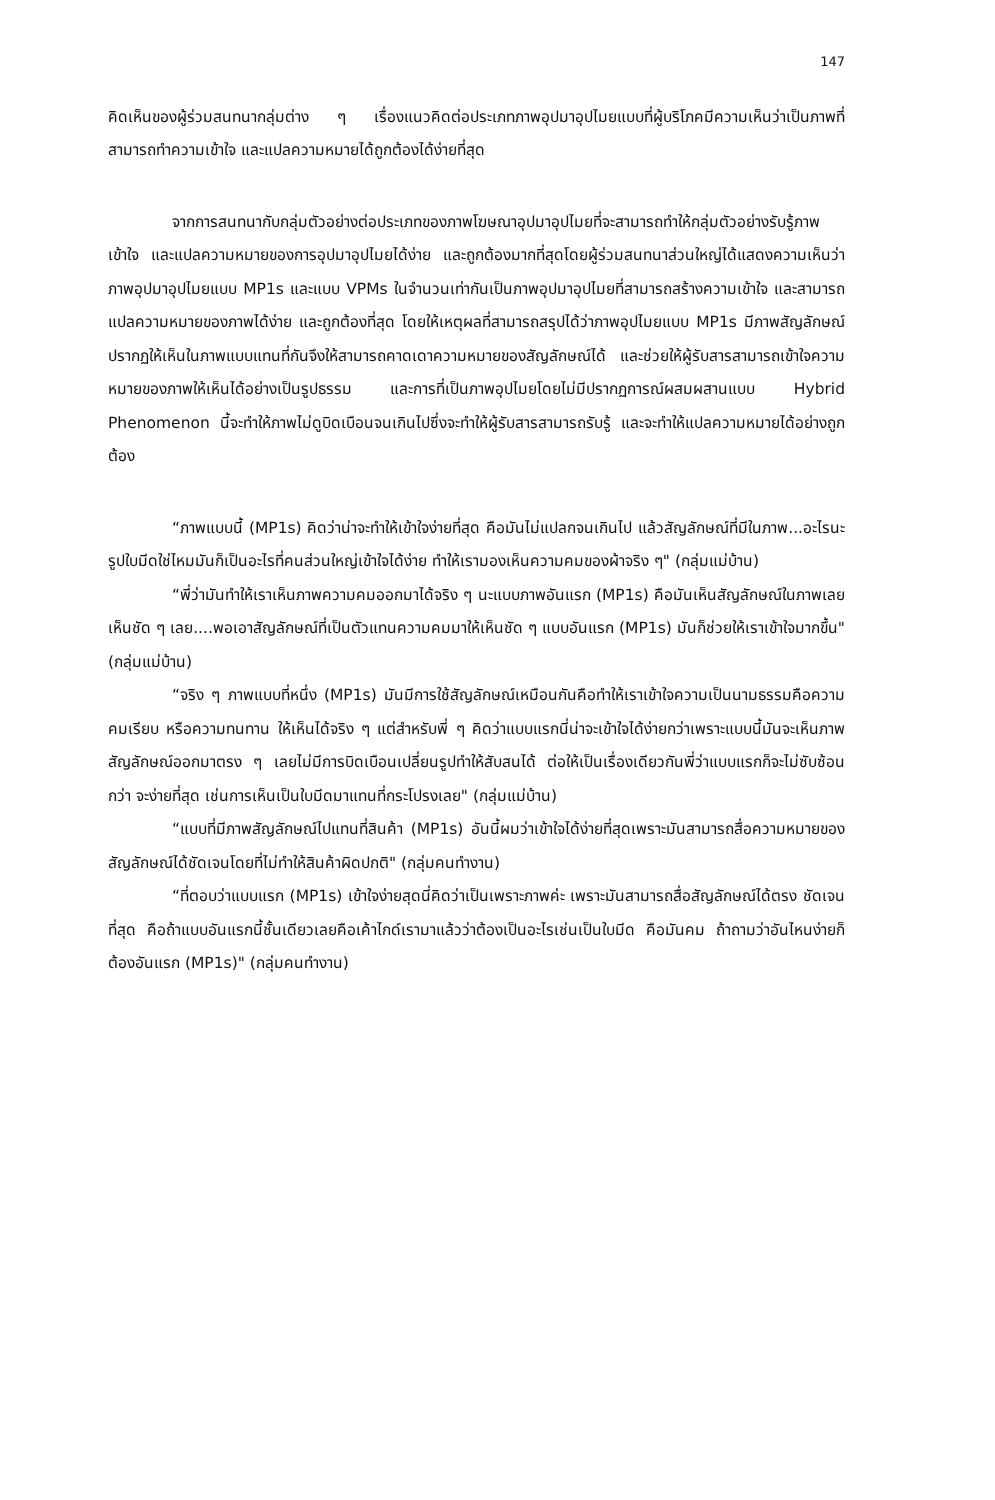147
คิดเห็นของผู้ร่วมสนทนากลุ่มต่าง ๆ เรื่องแนวคิดต่อประเภทภาพอุปมาอุปไมยแบบที่ผู้บริโภคมีความเห็นว่าเป็นภาพที่สามารถทำความเข้าใจ และแปลความหมายได้ถูกต้องได้ง่ายที่สุด
จากการสนทนากับกลุ่มตัวอย่างต่อประเภทของภาพโฆษณาอุปมาอุปไมยที่จะสามารถทำให้กลุ่มตัวอย่างรับรู้ภาพ เข้าใจ และแปลความหมายของการอุปมาอุปไมยได้ง่าย และถูกต้องมากที่สุดโดยผู้ร่วมสนทนาส่วนใหญ่ได้แสดงความเห็นว่าภาพอุปมาอุปไมยแบบ MP1s และแบบ VPMs ในจำนวนเท่ากันเป็นภาพอุปมาอุปไมยที่สามารถสร้างความเข้าใจ และสามารถแปลความหมายของภาพได้ง่าย และถูกต้องที่สุด โดยให้เหตุผลที่สามารถสรุปได้ว่าภาพอุปไมยแบบ MP1s มีภาพสัญลักษณ์ปรากฏให้เห็นในภาพแบบแทนที่กันจึงให้สามารถคาดเดาความหมายของสัญลักษณ์ได้ และช่วยให้ผู้รับสารสามารถเข้าใจความหมายของภาพให้เห็นได้อย่างเป็นรูปธรรม และการที่เป็นภาพอุปไมยโดยไม่มีปรากฏการณ์ผสมผสานแบบ Hybrid Phenomenon นี้จะทำให้ภาพไม่ดูบิดเบือนจนเกินไปซึ่งจะทำให้ผู้รับสารสามารถรับรู้ และจะทำให้แปลความหมายได้อย่างถูกต้อง
“ภาพแบบนี้ (MP1s) คิดว่าน่าจะทำให้เข้าใจง่ายที่สุด คือมันไม่แปลกจนเกินไป แล้วสัญลักษณ์ที่มีในภาพ...อะไรนะรูปใบมีดใช่ไหมมันก็เป็นอะไรที่คนส่วนใหญ่เข้าใจได้ง่าย ทำให้เรามองเห็นความคมของผ้าจริง ๆ" (กลุ่มแม่บ้าน)
“พี่ว่ามันทำให้เราเห็นภาพความคมออกมาได้จริง ๆ นะแบบภาพอันแรก (MP1s) คือมันเห็นสัญลักษณ์ในภาพเลย เห็นชัด ๆ เลย....พอเอาสัญลักษณ์ที่เป็นตัวแทนความคมมาให้เห็นชัด ๆ แบบอันแรก (MP1s) มันก็ช่วยให้เราเข้าใจมากขึ้น" (กลุ่มแม่บ้าน)
“จริง ๆ ภาพแบบที่หนึ่ง (MP1s) มันมีการใช้สัญลักษณ์เหมือนกันคือทำให้เราเข้าใจความเป็นนามธรรมคือความคมเรียบ หรือความทนทาน ให้เห็นได้จริง ๆ แต่สำหรับพี่ ๆ คิดว่าแบบแรกนี่น่าจะเข้าใจได้ง่ายกว่าเพราะแบบนี้มันจะเห็นภาพสัญลักษณ์ออกมาตรง ๆ เลยไม่มีการบิดเบือนเปลี่ยนรูปทำให้สับสนได้ ต่อให้เป็นเรื่องเดียวกันพี่ว่าแบบแรกก็จะไม่ซับซ้อนกว่า จะง่ายที่สุด เช่นการเห็นเป็นใบมีดมาแทนที่กระโปรงเลย" (กลุ่มแม่บ้าน)
“แบบที่มีภาพสัญลักษณ์ไปแทนที่สินค้า (MP1s) อันนี้ผมว่าเข้าใจได้ง่ายที่สุดเพราะมันสามารถสื่อความหมายของสัญลักษณ์ได้ชัดเจนโดยที่ไม่ทำให้สินค้าผิดปกติ" (กลุ่มคนทำงาน)
“ที่ตอบว่าแบบแรก (MP1s) เข้าใจง่ายสุดนี่คิดว่าเป็นเพราะภาพค่ะ เพราะมันสามารถสื่อสัญลักษณ์ได้ตรง ชัดเจนที่สุด คือถ้าแบบอันแรกนี้ชั้นเดียวเลยคือเค้าไกด์เรามาแล้วว่าต้องเป็นอะไรเช่นเป็นใบมีด คือมันคม ถ้าถามว่าอันไหนง่ายก็ต้องอันแรก (MP1s)" (กลุ่มคนทำงาน)